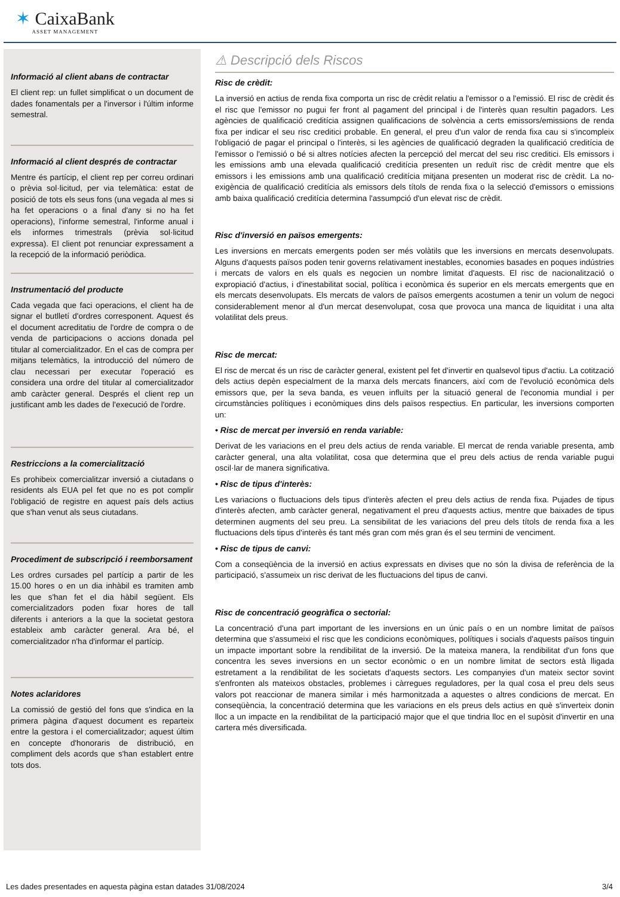✶ CaixaBank
ASSET MANAGEMENT
Informació al client abans de contractar
El client rep: un fullet simplificat o un document de dades fonamentals per a l'inversor i l'últim informe semestral.
Informació al client després de contractar
Mentre és partícip, el client rep per correu ordinari o prèvia sol·licitud, per via telemàtica: estat de posició de tots els seus fons (una vegada al mes si ha fet operacions o a final d'any si no ha fet operacions), l'informe semestral, l'informe anual i els informes trimestrals (prèvia sol·licitud expressa). El client pot renunciar expressament a la recepció de la informació periòdica.
Instrumentació del producte
Cada vegada que faci operacions, el client ha de signar el butlletí d'ordres corresponent. Aquest és el document acreditatiu de l'ordre de compra o de venda de participacions o accions donada pel titular al comercialitzador. En el cas de compra per mitjans telemàtics, la introducció del número de clau necessari per executar l'operació es considera una ordre del titular al comercialitzador amb caràcter general. Després el client rep un justificant amb les dades de l'execució de l'ordre.
Restriccions a la comercialització
Es prohibeix comercialitzar inversió a ciutadans o residents als EUA pel fet que no es pot complir l'obligació de registre en aquest país dels actius que s'han venut als seus ciutadans.
Procediment de subscripció i reemborsament
Les ordres cursades pel partícip a partir de les 15.00 hores o en un dia inhàbil es tramiten amb les que s'han fet el dia hàbil següent. Els comercialitzadors poden fixar hores de tall diferents i anteriors a la que la societat gestora estableix amb caràcter general. Ara bé, el comercialitzador n'ha d'informar el partícip.
Notes aclaridores
La comissió de gestió del fons que s'indica en la primera pàgina d'aquest document es reparteix entre la gestora i el comercialitzador; aquest últim en concepte d'honoraris de distribució, en compliment dels acords que s'han establert entre tots dos.
⚠ Descripció dels Riscos
Risc de crèdit:
La inversió en actius de renda fixa comporta un risc de crèdit relatiu a l'emissor o a l'emissió. El risc de crèdit és el risc que l'emissor no pugui fer front al pagament del principal i de l'interès quan resultin pagadors. Les agències de qualificació creditícia assignen qualificacions de solvència a certs emissors/emissions de renda fixa per indicar el seu risc creditici probable. En general, el preu d'un valor de renda fixa cau si s'incompleix l'obligació de pagar el principal o l'interès, si les agències de qualificació degraden la qualificació creditícia de l'emissor o l'emissió o bé si altres notícies afecten la percepció del mercat del seu risc creditici. Els emissors i les emissions amb una elevada qualificació creditícia presenten un reduït risc de crèdit mentre que els emissors i les emissions amb una qualificació creditícia mitjana presenten un moderat risc de crèdit. La no-exigència de qualificació creditícia als emissors dels títols de renda fixa o la selecció d'emissors o emissions amb baixa qualificació creditícia determina l'assumpció d'un elevat risc de crèdit.
Risc d'inversió en països emergents:
Les inversions en mercats emergents poden ser més volàtils que les inversions en mercats desenvolupats. Alguns d'aquests països poden tenir governs relativament inestables, economies basades en poques indústries i mercats de valors en els quals es negocien un nombre limitat d'aquests. El risc de nacionalització o expropiació d'actius, i d'inestabilitat social, política i econòmica és superior en els mercats emergents que en els mercats desenvolupats. Els mercats de valors de països emergents acostumen a tenir un volum de negoci considerablement menor al d'un mercat desenvolupat, cosa que provoca una manca de liquiditat i una alta volatilitat dels preus.
Risc de mercat:
El risc de mercat és un risc de caràcter general, existent pel fet d'invertir en qualsevol tipus d'actiu. La cotització dels actius depèn especialment de la marxa dels mercats financers, així com de l'evolució econòmica dels emissors que, per la seva banda, es veuen influïts per la situació general de l'economia mundial i per circumstàncies polítiques i econòmiques dins dels països respectius. En particular, les inversions comporten un:
• Risc de mercat per inversió en renda variable:
Derivat de les variacions en el preu dels actius de renda variable. El mercat de renda variable presenta, amb caràcter general, una alta volatilitat, cosa que determina que el preu dels actius de renda variable pugui oscil·lar de manera significativa.
• Risc de tipus d'interès:
Les variacions o fluctuacions dels tipus d'interès afecten el preu dels actius de renda fixa. Pujades de tipus d'interès afecten, amb caràcter general, negativament el preu d'aquests actius, mentre que baixades de tipus determinen augments del seu preu. La sensibilitat de les variacions del preu dels títols de renda fixa a les fluctuacions dels tipus d'interès és tant més gran com més gran és el seu termini de venciment.
• Risc de tipus de canvi:
Com a conseqüència de la inversió en actius expressats en divises que no són la divisa de referència de la participació, s'assumeix un risc derivat de les fluctuacions del tipus de canvi.
Risc de concentració geogràfica o sectorial:
La concentració d'una part important de les inversions en un únic país o en un nombre limitat de països determina que s'assumeixi el risc que les condicions econòmiques, polítiques i socials d'aquests països tinguin un impacte important sobre la rendibilitat de la inversió. De la mateixa manera, la rendibilitat d'un fons que concentra les seves inversions en un sector econòmic o en un nombre limitat de sectors està lligada estretament a la rendibilitat de les societats d'aquests sectors. Les companyies d'un mateix sector sovint s'enfronten als mateixos obstacles, problemes i càrregues reguladores, per la qual cosa el preu dels seus valors pot reaccionar de manera similar i més harmonitzada a aquestes o altres condicions de mercat. En conseqüència, la concentració determina que les variacions en els preus dels actius en què s'inverteix donin lloc a un impacte en la rendibilitat de la participació major que el que tindria lloc en el supòsit d'invertir en una cartera més diversificada.
Les dades presentades en aquesta pàgina estan datades 31/08/2024 3/4